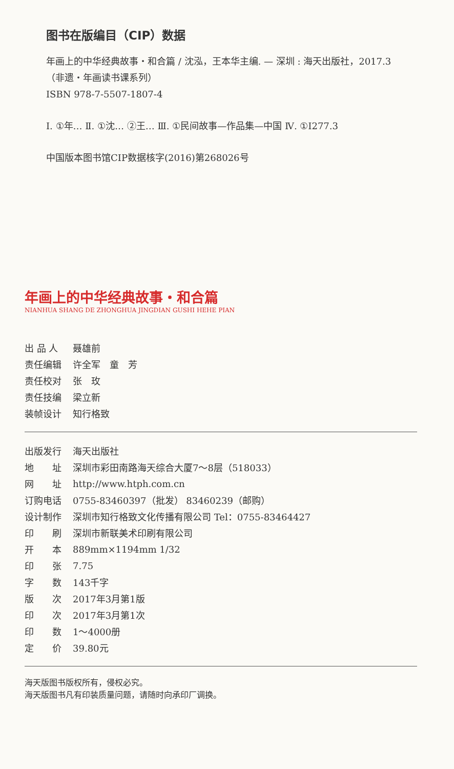图书在版编目（CIP）数据
年画上的中华经典故事・和合篇 / 沈泓，王本华主编. — 深圳 : 海天出版社，2017.3
（非遗・年画读书课系列）
ISBN 978-7-5507-1807-4
Ⅰ. ①年… Ⅱ. ①沈… ②王… Ⅲ. ①民间故事—作品集—中国 Ⅳ. ①I277.3
中国版本图书馆CIP数据核字(2016)第268026号
年画上的中华经典故事・和合篇
NIANHUA SHANG DE ZHONGHUA JINGDIAN GUSHI HEHE PIAN
| 出 品 人 | 聂雄前 |
| 责任编辑 | 许全军 童 芳 |
| 责任校对 | 张 玫 |
| 责任技编 | 梁立新 |
| 装帧设计 | 知行格致 |
| 出版发行 | 海天出版社 |
| 地 址 | 深圳市彩田南路海天综合大厦7～8层（518033） |
| 网 址 | http://www.htph.com.cn |
| 订购电话 | 0755-83460397（批发） 83460239（邮购） |
| 设计制作 | 深圳市知行格致文化传播有限公司 Tel：0755-83464427 |
| 印 刷 | 深圳市新联美术印刷有限公司 |
| 开 本 | 889mm×1194mm 1/32 |
| 印 张 | 7.75 |
| 字 数 | 143千字 |
| 版 次 | 2017年3月第1版 |
| 印 次 | 2017年3月第1次 |
| 印 数 | 1～4000册 |
| 定 价 | 39.80元 |
海天版图书版权所有，侵权必究。
海天版图书凡有印装质量问题，请随时向承印厂调换。